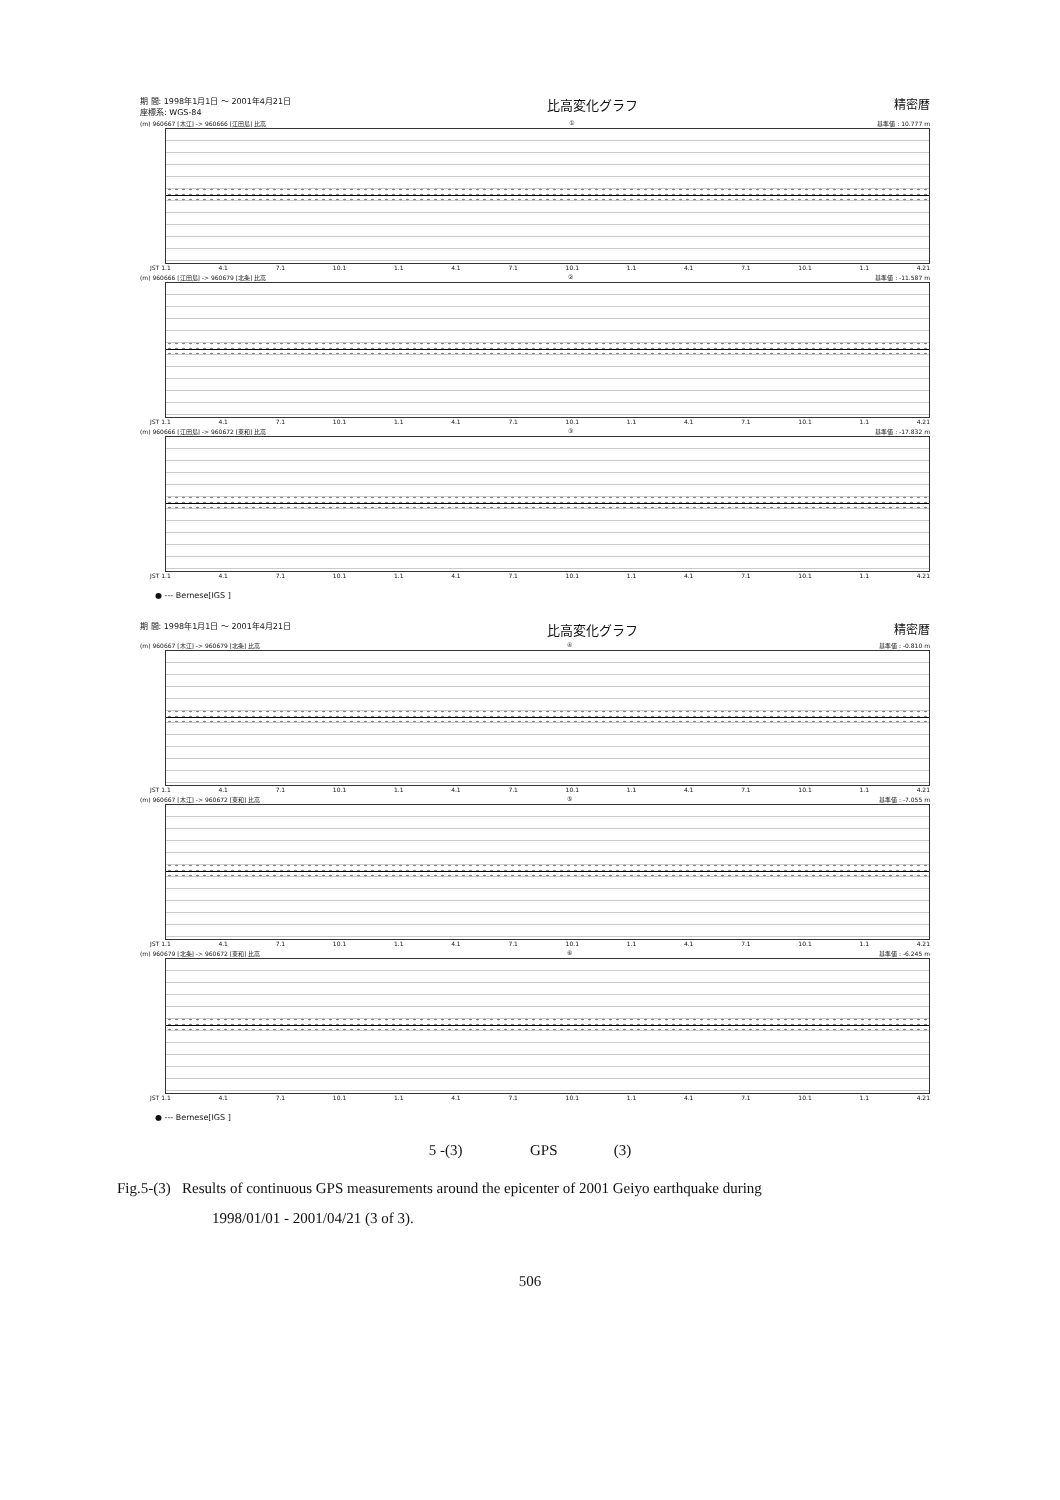期 間: 1998年1月1日 ～ 2001年4月21日
座標系: WGS-84 比高変化グラフ 精密暦
(m) 960667 [木江] -> 960666 [江田島] 比高 ① 基準値 : 10.777 m
JST 1.1 4.1 7.1 10.1 1.1 4.1 7.1 10.1 1.1 4.1 7.1 10.1 1.1 4.21
(m) 960666 [江田島] -> 960679 [北条] 比高 ② 基準値 : -11.587 m
JST 1.1 4.1 7.1 10.1 1.1 4.1 7.1 10.1 1.1 4.1 7.1 10.1 1.1 4.21
(m) 960666 [江田島] -> 960672 [東和] 比高 ③ 基準値 : -17.832 m
JST 1.1 4.1 7.1 10.1 1.1 4.1 7.1 10.1 1.1 4.1 7.1 10.1 1.1 4.21
● --- Bernese[IGS ]
期 間: 1998年1月1日 ～ 2001年4月21日 比高変化グラフ 精密暦
(m) 960667 [木江] -> 960679 [北条] 比高 ④ 基準値 : -0.810 m
JST 1.1 4.1 7.1 10.1 1.1 4.1 7.1 10.1 1.1 4.1 7.1 10.1 1.1 4.21
(m) 960667 [木江] -> 960672 [東和] 比高 ⑤ 基準値 : -7.055 m
JST 1.1 4.1 7.1 10.1 1.1 4.1 7.1 10.1 1.1 4.1 7.1 10.1 1.1 4.21
(m) 960679 [北条] -> 960672 [東和] 比高 ⑥ 基準値 : -6.245 m
JST 1.1 4.1 7.1 10.1 1.1 4.1 7.1 10.1 1.1 4.1 7.1 10.1 1.1 4.21
● --- Bernese[IGS ]
5 -(3) GPS (3)
Fig.5-(3) Results of continuous GPS measurements around the epicenter of 2001 Geiyo earthquake during
1998/01/01 - 2001/04/21 (3 of 3).
506